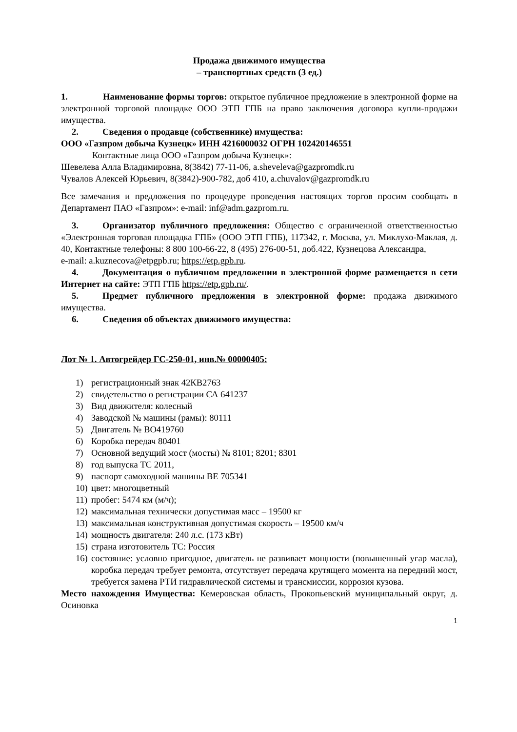Продажа движимого имущества
– транспортных средств (3 ед.)
1. Наименование формы торгов: открытое публичное предложение в электронной форме на электронной торговой площадке ООО ЭТП ГПБ на право заключения договора купли-продажи имущества.
2. Сведения о продавце (собственнике) имущества:
ООО «Газпром добыча Кузнецк» ИНН 4216000032 ОГРН 102420146551
Контактные лица ООО «Газпром добыча Кузнецк»:
Шевелева Алла Владимировна, 8(3842) 77-11-06, a.sheveleva@gazpromdk.ru
Чувалов Алексей Юрьевич, 8(3842)-900-782, доб 410, a.chuvalov@gazpromdk.ru
Все замечания и предложения по процедуре проведения настоящих торгов просим сообщать в Департамент ПАО «Газпром»: e-mail: inf@adm.gazprom.ru.
3. Организатор публичного предложения: Общество с ограниченной ответственностью «Электронная торговая площадка ГПБ» (ООО ЭТП ГПБ), 117342, г. Москва, ул. Миклухо-Маклая, д. 40, Контактные телефоны: 8 800 100-66-22, 8 (495) 276-00-51, доб.422, Кузнецова Александра,
e-mail: a.kuznecova@etpgpb.ru; https://etp.gpb.ru.
4. Документация о публичном предложении в электронной форме размещается в сети Интернет на сайте: ЭТП ГПБ https://etp.gpb.ru/.
5. Предмет публичного предложения в электронной форме: продажа движимого имущества.
6. Сведения об объектах движимого имущества:
Лот № 1. Автогрейдер ГС-250-01, инв.№ 00000405:
1) регистрационный знак 42КВ2763
2) свидетельство о регистрации СА 641237
3) Вид движителя: колесный
4) Заводской № машины (рамы): 80111
5) Двигатель № ВО419760
6) Коробка передач 80401
7) Основной ведущий мост (мосты) № 8101; 8201; 8301
8) год выпуска ТС 2011,
9) паспорт самоходной машины ВЕ 705341
10) цвет: многоцветный
11) пробег: 5474 км (м/ч);
12) максимальная технически допустимая масс – 19500 кг
13) максимальная конструктивная допустимая скорость – 19500 км/ч
14) мощность двигателя: 240 л.с. (173 кВт)
15) страна изготовитель ТС: Россия
16) состояние: условно пригодное, двигатель не развивает мощности (повышенный угар масла), коробка передач требует ремонта, отсутствует передача крутящего момента на передний мост, требуется замена РТИ гидравлической системы и трансмиссии, коррозия кузова.
Место нахождения Имущества: Кемеровская область, Прокопьевский муниципальный округ, д. Осиновка
1